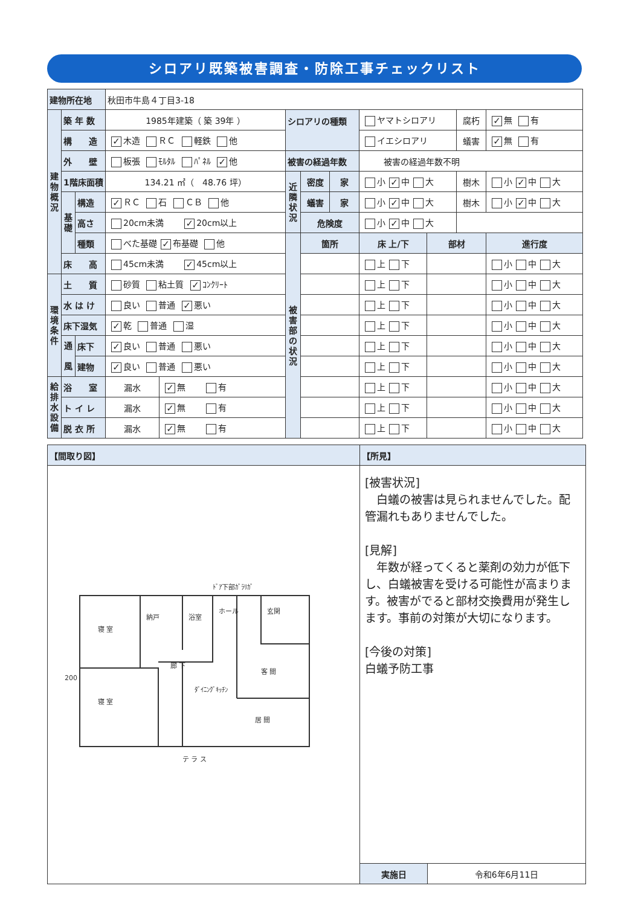シロアリ既築被害調査・防除工事チェックリスト
| 建物所在地 | | | 秋田市牛島４丁目3-18 | | | | | | | | |
| 建 物 概 況 | 築 年 数 | | 1985年建築（ 築 39年 ） | | シロアリの種類 | | | ヤマトシロアリ | | 腐朽 | ✓ 無 有 |
| | 構 造 | | ✓ 木造 ＲＣ 軽鉄 他 | | | | | イエシロアリ | | 蟻害 | ✓ 無 有 |
| | 外 壁 | | 板張 ﾓﾙﾀﾙ ﾊﾟﾈﾙ ✓ 他 | | 被害の経過年数 | | | 被害の経過年数不明 | | | |
| | 1階床面積 | | 134.21 ㎡（ 48.76 坪） | | 近 隣 状 況 | 密度 | 家 | 小 ✓ 中 大 | | 樹木 | 小 ✓ 中 大 |
| | 基 礎 | 構造 | ✓ ＲＣ 石 ＣＢ 他 | | | 蟻害 | 家 | 小 ✓ 中 大 | | 樹木 | 小 ✓ 中 大 |
| | | 高さ | 20cm未満 ✓ 20cm以上 | | | 危険度 | | 小 ✓ 中 大 | | | |
| | | 種類 | べた基礎 ✓ 布基礎 他 | | 被 害 部 の 状 況 | 箇所 | | 床 上/下 | 部材 | | 進行度 |
| | 床 高 | | 45cm未満 ✓ 45cm以上 | | | | | 上 下 | | | 小 中 大 |
| 環 境 条 件 | 土 質 | | 砂質 粘土質 ✓ ｺﾝｸﾘｰﾄ | | | | | 上 下 | | | 小 中 大 |
| | 水 は け | | 良い 普通 ✓ 悪い | | | | | 上 下 | | | 小 中 大 |
| | 床下湿気 | | ✓ 乾 普通 湿 | | | | | 上 下 | | | 小 中 大 |
| | 通 風 | 床下 | ✓ 良い 普通 悪い | | | | | 上 下 | | | 小 中 大 |
| | | 建物 | ✓ 良い 普通 悪い | | | | | 上 下 | | | 小 中 大 |
| 給 排 水 設 備 | 浴 室 | | 漏水 | ✓ 無 有 | | | | 上 下 | | | 小 中 大 |
| | ト イ レ | | 漏水 | ✓ 無 有 | | | | 上 下 | | | 小 中 大 |
| | 脱 衣 所 | | 漏水 | ✓ 無 有 | | | | 上 下 | | | 小 中 大 |
| 【間取り図】 | 【所見】 | |
| 寝 室 納戸 浴室 ホール 玄関 廊 下 寝 室 ﾀﾞｲﾆﾝｸﾞｷｯﾁﾝ 客 間 居 間 テ ラ ス ﾄﾞｱ下部ｶﾞﾗﾘｶﾞ 200 | [被害状況] 白蟻の被害は見られませんでした。配管漏れもありませんでした。 [見解] 年数が経ってくると薬剤の効力が低下し、白蟻被害を受ける可能性が高まります。被害がでると部材交換費用が発生します。事前の対策が大切になります。 [今後の対策] 白蟻予防工事 | |
| | 実施日 | 令和6年6月11日 |